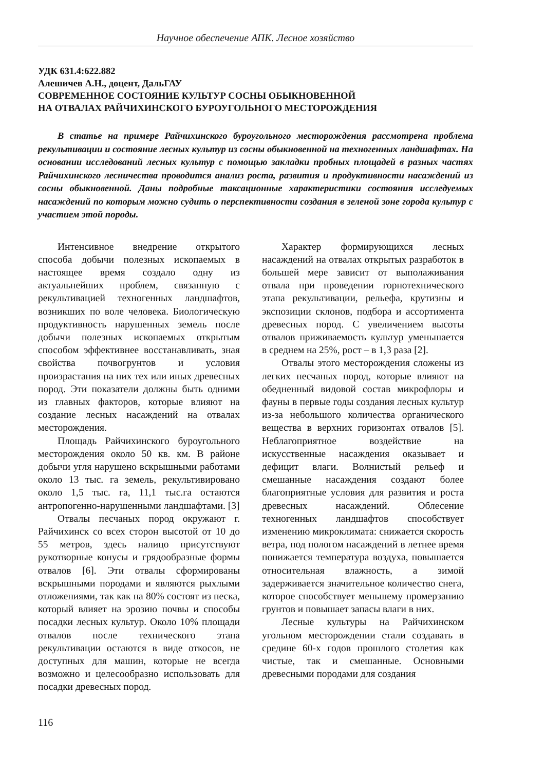Научное обеспечение АПК. Лесное хозяйство
УДК 631.4:622.882
Алешичев А.Н., доцент, ДальГАУ
СОВРЕМЕННОЕ СОСТОЯНИЕ КУЛЬТУР СОСНЫ ОБЫКНОВЕННОЙ
НА ОТВАЛАХ РАЙЧИХИНСКОГО БУРОУГОЛЬНОГО МЕСТОРОЖДЕНИЯ
В статье на примере Райчихинского буроугольного месторождения рассмотрена проблема рекультивации и состояние лесных культур из сосны обыкновенной на техногенных ландшафтах. На основании исследований лесных культур с помощью закладки пробных площадей в разных частях Райчихинского лесничества проводится анализ роста, развития и продуктивности насаждений из сосны обыкновенной. Даны подробные таксационные характеристики состояния исследуемых насаждений по которым можно судить о перспективности создания в зеленой зоне города культур с участием этой породы.
Интенсивное внедрение открытого способа добычи полезных ископаемых в настоящее время создало одну из актуальнейших проблем, связанную с рекультивацией техногенных ландшафтов, возникших по воле человека. Биологическую продуктивность нарушенных земель после добычи полезных ископаемых открытым способом эффективнее восстанавливать, зная свойства почвогрунтов и условия произрастания на них тех или иных древесных пород. Эти показатели должны быть одними из главных факторов, которые влияют на создание лесных насаждений на отвалах месторождения.
Площадь Райчихинского буроугольного месторождения около 50 кв. км. В районе добычи угля нарушено вскрышными работами около 13 тыс. га земель, рекультивировано около 1,5 тыс. га, 11,1 тыс.га остаются антропогенно-нарушенными ландшафтами. [3]
Отвалы песчаных пород окружают г. Райчихинск со всех сторон высотой от 10 до 55 метров, здесь налицо присутствуют рукотворные конусы и грядообразные формы отвалов [6]. Эти отвалы сформированы вскрышными породами и являются рыхлыми отложениями, так как на 80% состоят из песка, который влияет на эрозию почвы и способы посадки лесных культур. Около 10% площади отвалов после технического этапа рекультивации остаются в виде откосов, не доступных для машин, которые не всегда возможно и целесообразно использовать для посадки древесных пород.
Характер формирующихся лесных насаждений на отвалах открытых разработок в большей мере зависит от выполаживания отвала при проведении горнотехнического этапа рекультивации, рельефа, крутизны и экспозиции склонов, подбора и ассортимента древесных пород. С увеличением высоты отвалов приживаемость культур уменьшается в среднем на 25%, рост – в 1,3 раза [2].
Отвалы этого месторождения сложены из легких песчаных пород, которые влияют на обедненный видовой состав микрофлоры и фауны в первые годы создания лесных культур из-за небольшого количества органического вещества в верхних горизонтах отвалов [5]. Неблагоприятное воздействие на искусственные насаждения оказывает и дефицит влаги. Волнистый рельеф и смешанные насаждения создают более благоприятные условия для развития и роста древесных насаждений. Облесение техногенных ландшафтов способствует изменению микроклимата: снижается скорость ветра, под пологом насаждений в летнее время понижается температура воздуха, повышается относительная влажность, а зимой задерживается значительное количество снега, которое способствует меньшему промерзанию грунтов и повышает запасы влаги в них.
Лесные культуры на Райчихинском угольном месторождении стали создавать в средине 60-х годов прошлого столетия как чистые, так и смешанные. Основными древесными породами для создания
116